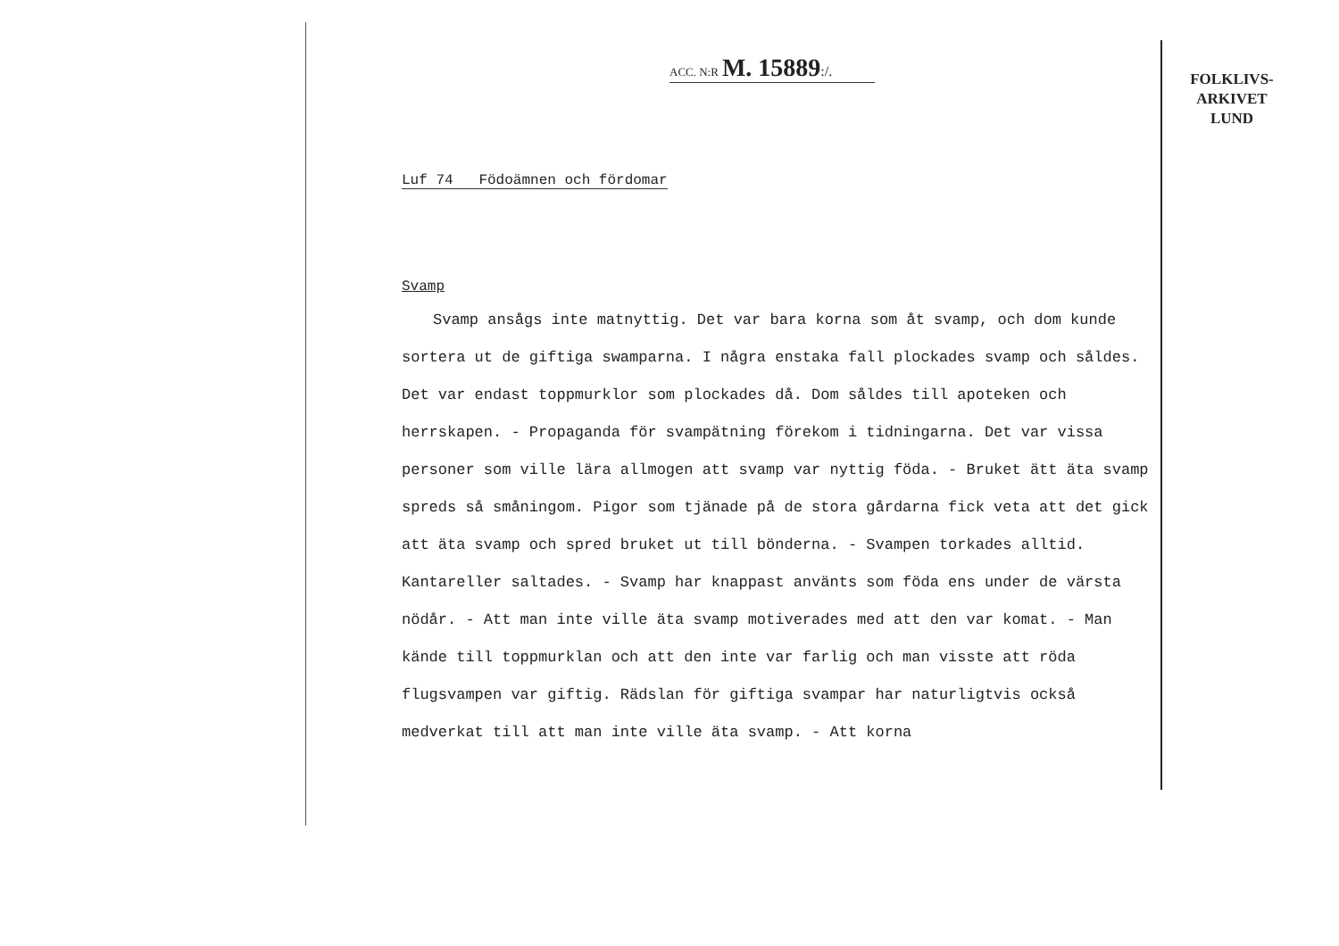ACC. N:R M. 15889:/.
Luf 74 Födoämnen och fördomar
Svamp
Svamp ansågs inte matnyttig. Det var bara korna som åt svamp, och dom kunde sortera ut de giftiga swamparna. I några enstaka fall plockades svamp och såldes. Det var endast toppmurklor som plockades då. Dom såldes till apoteken och herrskapen. - Propaganda för svampätning förekom i tidningarna. Det var vissa personer som ville lära allmogen att svamp var nyttig föda. - Bruket ätt äta svamp spreds så småningom. Pigor som tjänade på de stora gårdarna fick veta att det gick att äta svamp och spred bruket ut till bönderna. - Svampen torkades alltid. Kantareller saltades. - Svamp har knappast använts som föda ens under de värsta nödår. - Att man inte ville äta svamp motiverades med att den var komat. - Man kände till toppmurklan och att den inte var farlig och man visste att röda flugsvampen var giftig. Rädslan för giftiga svampar har naturligtvis också medverkat till att man inte ville äta svamp. - Att korna
FOLKLIVS-
ARKIVET
LUND